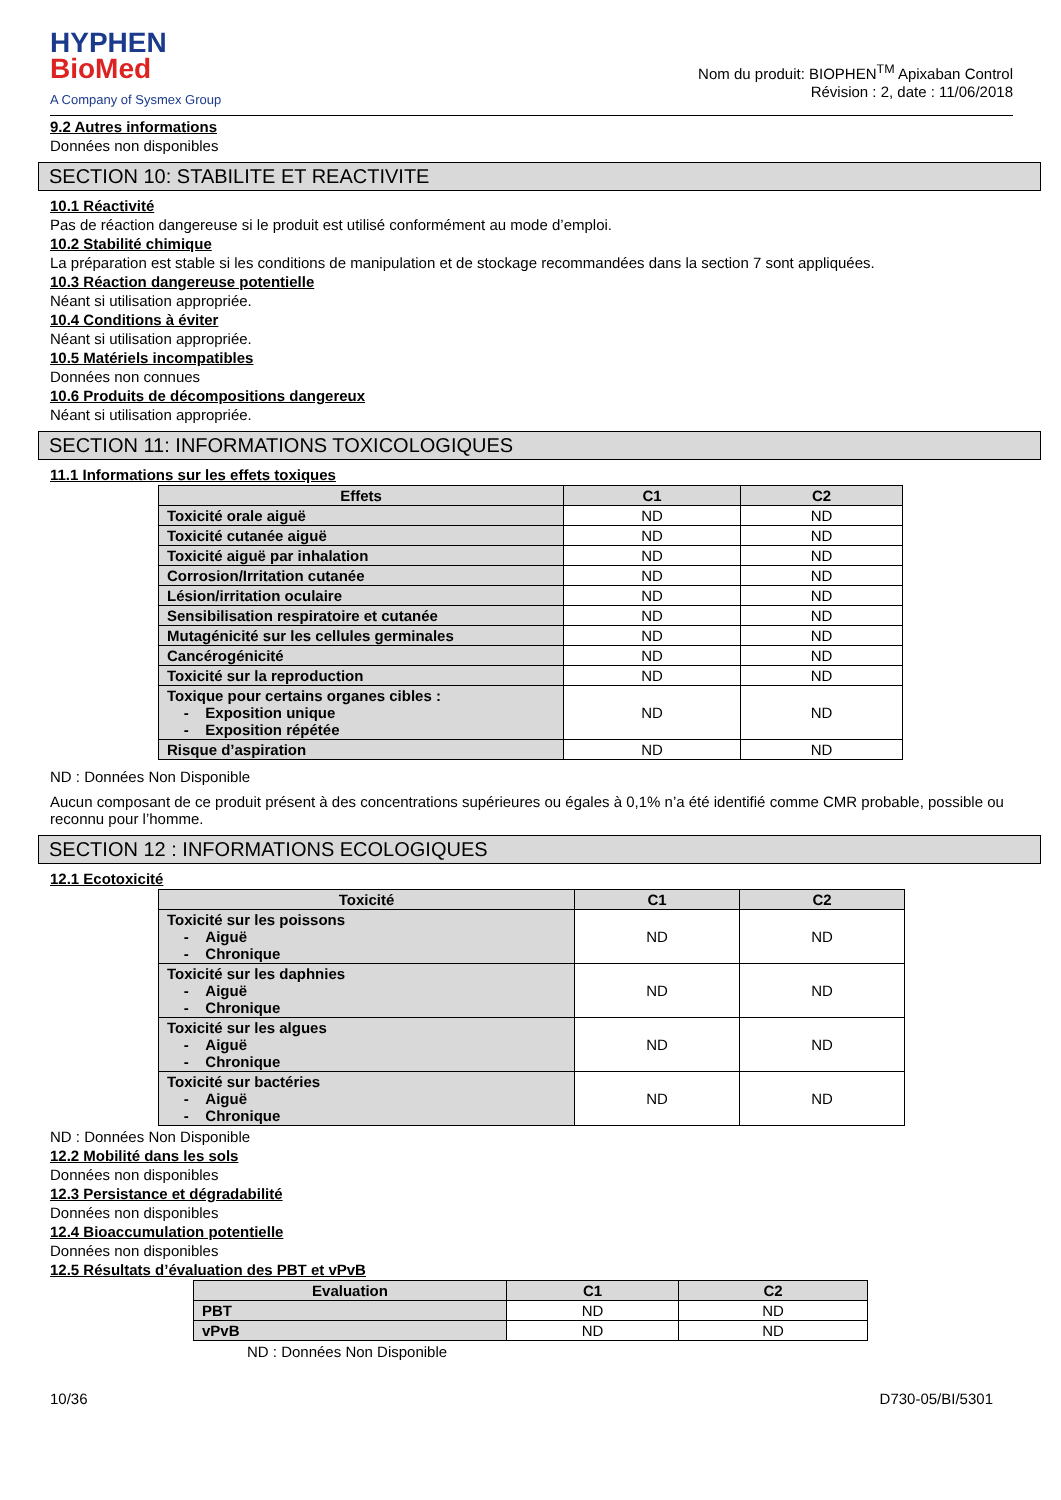HYPHEN
BioMed
A Company of Sysmex Group
Nom du produit: BIOPHEN<sup>TM</sup> Apixaban Control
Révision : 2, date : 11/06/2018
9.2 Autres informations
Données non disponibles
SECTION 10: STABILITE ET REACTIVITE
10.1 Réactivité
Pas de réaction dangereuse si le produit est utilisé conformément au mode d’emploi.
10.2 Stabilité chimique
La préparation est stable si les conditions de manipulation et de stockage recommandées dans la section 7 sont appliquées.
10.3 Réaction dangereuse potentielle
Néant si utilisation appropriée.
10.4 Conditions à éviter
Néant si utilisation appropriée.
10.5 Matériels incompatibles
Données non connues
10.6 Produits de décompositions dangereux
Néant si utilisation appropriée.
SECTION 11: INFORMATIONS TOXICOLOGIQUES
11.1 Informations sur les effets toxiques
| Effets | C1 | C2 |
| --- | --- | --- |
| Toxicité orale aiguë | ND | ND |
| Toxicité cutanée aiguë | ND | ND |
| Toxicité aiguë par inhalation | ND | ND |
| Corrosion/Irritation cutanée | ND | ND |
| Lésion/irritation oculaire | ND | ND |
| Sensibilisation respiratoire et cutanée | ND | ND |
| Mutagénicité sur les cellules germinales | ND | ND |
| Cancérogénicité | ND | ND |
| Toxicité sur la reproduction | ND | ND |
| Toxique pour certains organes cibles : - Exposition unique - Exposition répétée | ND | ND |
| Risque d’aspiration | ND | ND |
ND : Données Non Disponible
Aucun composant de ce produit présent à des concentrations supérieures ou égales à 0,1% n’a été identifié comme CMR probable, possible ou reconnu pour l’homme.
SECTION 12 : INFORMATIONS ECOLOGIQUES
12.1 Ecotoxicité
| Toxicité | C1 | C2 |
| --- | --- | --- |
| Toxicité sur les poissons - Aiguë - Chronique | ND | ND |
| Toxicité sur les daphnies - Aiguë - Chronique | ND | ND |
| Toxicité sur les algues - Aiguë - Chronique | ND | ND |
| Toxicité sur bactéries - Aiguë - Chronique | ND | ND |
ND : Données Non Disponible
12.2 Mobilité dans les sols
Données non disponibles
12.3 Persistance et dégradabilité
Données non disponibles
12.4 Bioaccumulation potentielle
Données non disponibles
12.5 Résultats d’évaluation des PBT et vPvB
| Evaluation | C1 | C2 |
| --- | --- | --- |
| PBT | ND | ND |
| vPvB | ND | ND |
ND : Données Non Disponible
10/36 D730-05/BI/5301